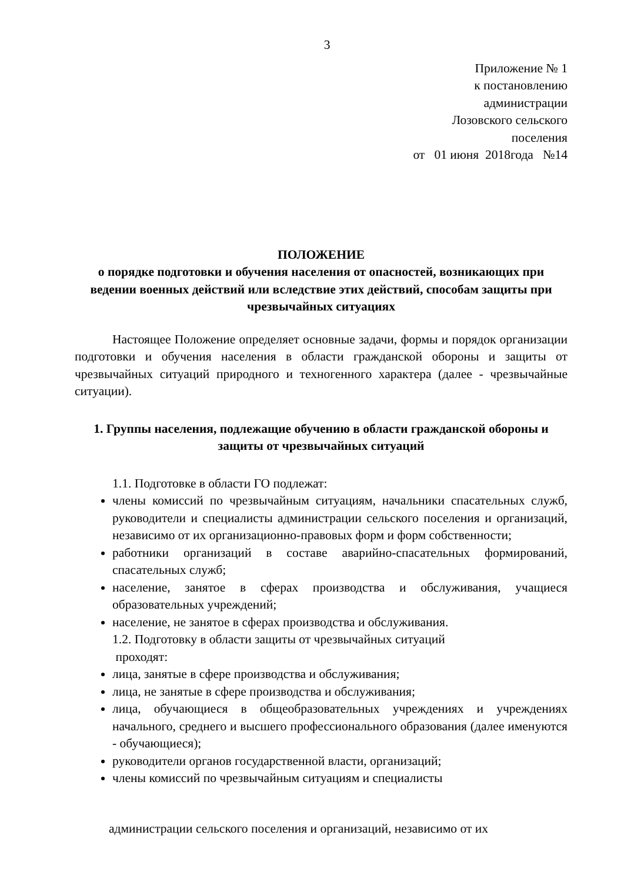3
Приложение № 1
к постановлению
администрации
Лозовского сельского
поселения
от 01 июня 2018года №14
ПОЛОЖЕНИЕ
о порядке подготовки и обучения населения от опасностей, возникающих при ведении военных действий или вследствие этих действий, способам защиты при чрезвычайных ситуациях
Настоящее Положение определяет основные задачи, формы и порядок организации подготовки и обучения населения в области гражданской обороны и защиты от чрезвычайных ситуаций природного и техногенного характера (далее - чрезвычайные ситуации).
1. Группы населения, подлежащие обучению в области гражданской обороны и защиты от чрезвычайных ситуаций
1.1. Подготовке в области ГО подлежат:
члены комиссий по чрезвычайным ситуациям, начальники спасательных служб, руководители и специалисты администрации сельского поселения и организаций, независимо от их организационно-правовых форм и форм собственности;
работники организаций в составе аварийно-спасательных формирований, спасательных служб;
население, занятое в сферах производства и обслуживания, учащиеся образовательных учреждений;
население, не занятое в сферах производства и обслуживания.
1.2. Подготовку в области защиты от чрезвычайных ситуаций
проходят:
лица, занятые в сфере производства и обслуживания;
лица, не занятые в сфере производства и обслуживания;
лица, обучающиеся в общеобразовательных учреждениях и учреждениях начального, среднего и высшего профессионального образования (далее именуются - обучающиеся);
руководители органов государственной власти, организаций;
члены комиссий по чрезвычайным ситуациям и специалисты
администрации сельского поселения и организаций, независимо от их